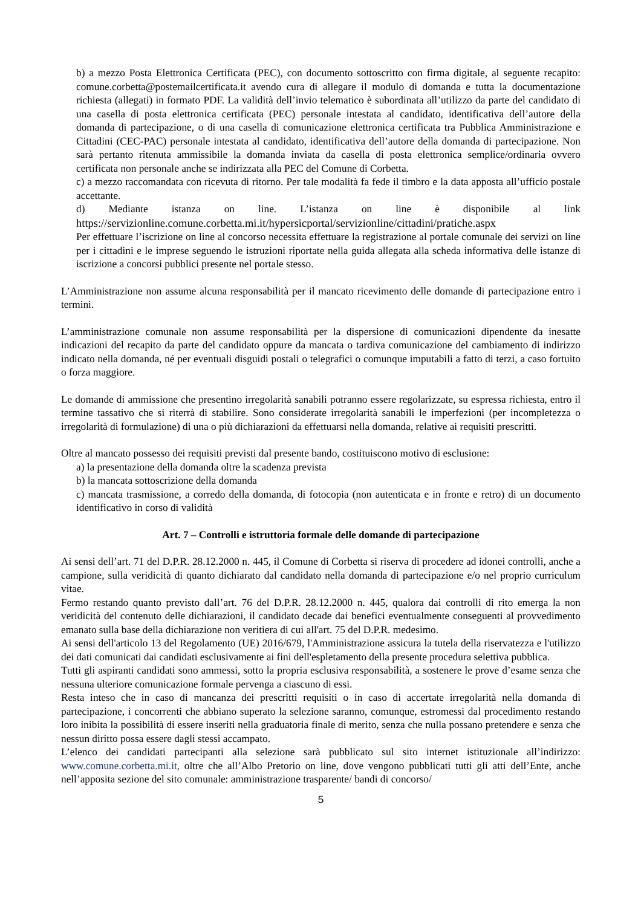b) a mezzo Posta Elettronica Certificata (PEC), con documento sottoscritto con firma digitale, al seguente recapito: comune.corbetta@postemailcertificata.it avendo cura di allegare il modulo di domanda e tutta la documentazione richiesta (allegati) in formato PDF. La validità dell’invio telematico è subordinata all’utilizzo da parte del candidato di una casella di posta elettronica certificata (PEC) personale intestata al candidato, identificativa dell’autore della domanda di partecipazione, o di una casella di comunicazione elettronica certificata tra Pubblica Amministrazione e Cittadini (CEC-PAC) personale intestata al candidato, identificativa dell’autore della domanda di partecipazione. Non sarà pertanto ritenuta ammissibile la domanda inviata da casella di posta elettronica semplice/ordinaria ovvero certificata non personale anche se indirizzata alla PEC del Comune di Corbetta.
c) a mezzo raccomandata con ricevuta di ritorno. Per tale modalità fa fede il timbro e la data apposta all’ufficio postale accettante.
d) Mediante istanza on line. L’istanza on line è disponibile al link https://servizionline.comune.corbetta.mi.it/hypersicportal/servizionline/cittadini/pratiche.aspx
Per effettuare l’iscrizione on line al concorso necessita effettuare la registrazione al portale comunale dei servizi on line per i cittadini e le imprese seguendo le istruzioni riportate nella guida allegata alla scheda informativa delle istanze di iscrizione a concorsi pubblici presente nel portale stesso.
L’Amministrazione non assume alcuna responsabilità per il mancato ricevimento delle domande di partecipazione entro i termini.
L’amministrazione comunale non assume responsabilità per la dispersione di comunicazioni dipendente da inesatte indicazioni del recapito da parte del candidato oppure da mancata o tardiva comunicazione del cambiamento di indirizzo indicato nella domanda, né per eventuali disguidi postali o telegrafici o comunque imputabili a fatto di terzi, a caso fortuito o forza maggiore.
Le domande di ammissione che presentino irregolarità sanabili potranno essere regolarizzate, su espressa richiesta, entro il termine tassativo che si riterrà di stabilire. Sono considerate irregolarità sanabili le imperfezioni (per incompletezza o irregolarità di formulazione) di una o più dichiarazioni da effettuarsi nella domanda, relative ai requisiti prescritti.
Oltre al mancato possesso dei requisiti previsti dal presente bando, costituiscono motivo di esclusione:
a) la presentazione della domanda oltre la scadenza prevista
b) la mancata sottoscrizione della domanda
c) mancata trasmissione, a corredo della domanda, di fotocopia (non autenticata e in fronte e retro) di un documento identificativo in corso di validità
Art. 7 – Controlli e istruttoria formale delle domande di partecipazione
Ai sensi dell’art. 71 del D.P.R. 28.12.2000 n. 445, il Comune di Corbetta si riserva di procedere ad idonei controlli, anche a campione, sulla veridicità di quanto dichiarato dal candidato nella domanda di partecipazione e/o nel proprio curriculum vitae.
Fermo restando quanto previsto dall’art. 76 del D.P.R. 28.12.2000 n. 445, qualora dai controlli di rito emerga la non veridicità del contenuto delle dichiarazioni, il candidato decade dai benefici eventualmente conseguenti al provvedimento emanato sulla base della dichiarazione non veritiera di cui all'art. 75 del D.P.R. medesimo.
Ai sensi dell'articolo 13 del Regolamento (UE) 2016/679, l'Amministrazione assicura la tutela della riservatezza e l'utilizzo dei dati comunicati dai candidati esclusivamente ai fini dell'espletamento della presente procedura selettiva pubblica.
Tutti gli aspiranti candidati sono ammessi, sotto la propria esclusiva responsabilità, a sostenere le prove d’esame senza che nessuna ulteriore comunicazione formale pervenga a ciascuno di essi.
Resta inteso che in caso di mancanza dei prescritti requisiti o in caso di accertate irregolarità nella domanda di partecipazione, i concorrenti che abbiano superato la selezione saranno, comunque, estromessi dal procedimento restando loro inibita la possibilità di essere inseriti nella graduatoria finale di merito, senza che nulla possano pretendere e senza che nessun diritto possa essere dagli stessi accampato.
L’elenco dei candidati partecipanti alla selezione sarà pubblicato sul sito internet istituzionale all’indirizzo: www.comune.corbetta.mi.it, oltre che all’Albo Pretorio on line, dove vengono pubblicati tutti gli atti dell’Ente, anche nell’apposita sezione del sito comunale: amministrazione trasparente/ bandi di concorso/
5